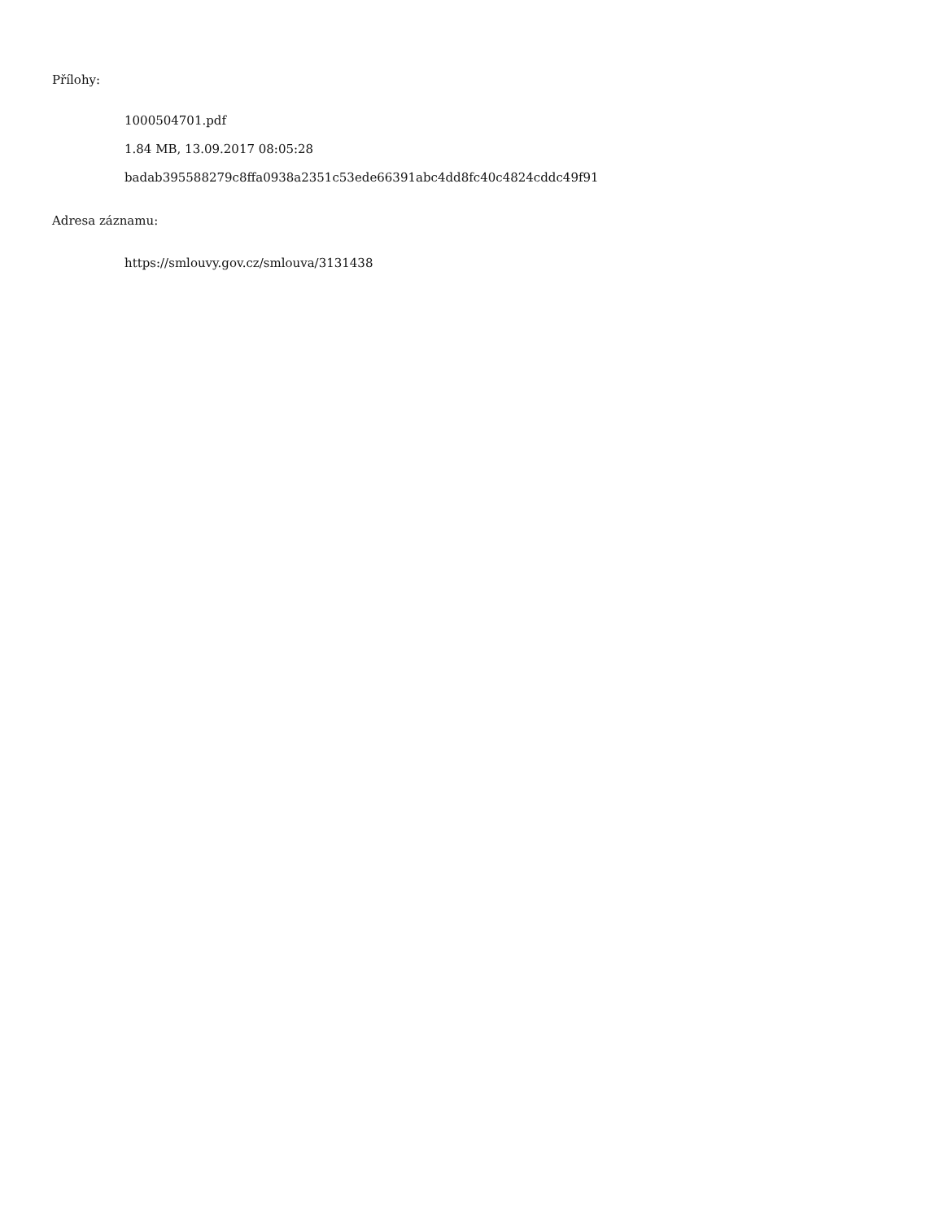Přílohy:
1000504701.pdf
1.84 MB, 13.09.2017 08:05:28
badab395588279c8ffa0938a2351c53ede66391abc4dd8fc40c4824cddc49f91
Adresa záznamu:
https://smlouvy.gov.cz/smlouva/3131438